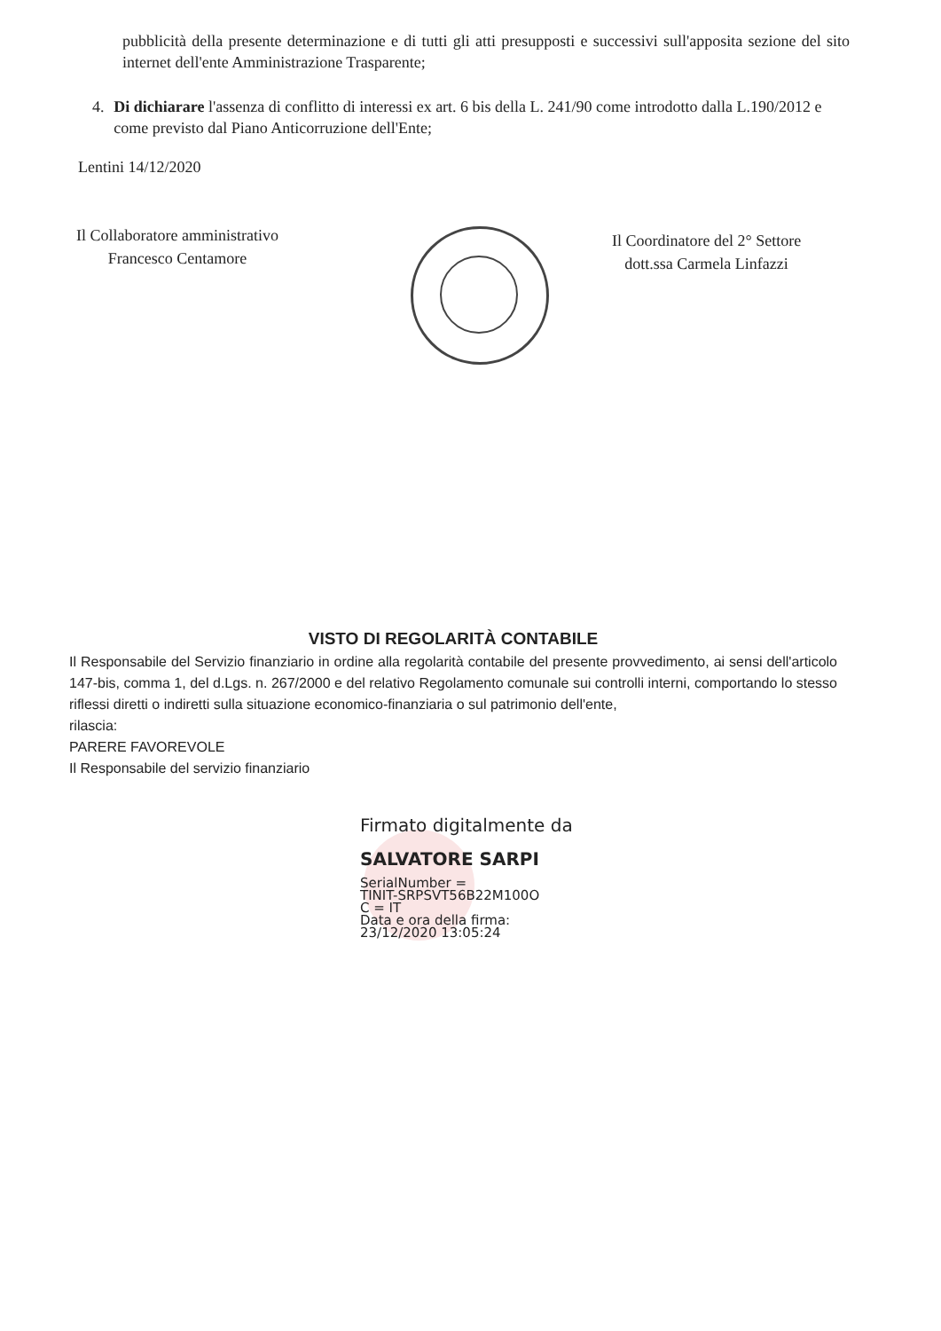pubblicità della presente determinazione e di tutti gli atti presupposti e successivi sull'apposita sezione del sito internet dell'ente Amministrazione Trasparente;
4. Di dichiarare l'assenza di conflitto di interessi ex art. 6 bis della L. 241/90 come introdotto dalla L.190/2012 e come previsto dal Piano Anticorruzione dell'Ente;
Lentini 14/12/2020
Il Collaboratore amministrativo
Francesco Centamore
Il Coordinatore del 2° Settore
dott.ssa Carmela Linfazzi
VISTO DI REGOLARITÀ CONTABILE
Il Responsabile del Servizio finanziario in ordine alla regolarità contabile del presente provvedimento, ai sensi dell'articolo 147-bis, comma 1, del d.Lgs. n. 267/2000 e del relativo Regolamento comunale sui controlli interni, comportando lo stesso riflessi diretti o indiretti sulla situazione economico-finanziaria o sul patrimonio dell'ente,
rilascia:
PARERE FAVOREVOLE
Il Responsabile del servizio finanziario
Firmato digitalmente da
SALVATORE SARPI
SerialNumber =
TINIT-SRPSVT56B22M100O
C = IT
Data e ora della firma:
23/12/2020 13:05:24